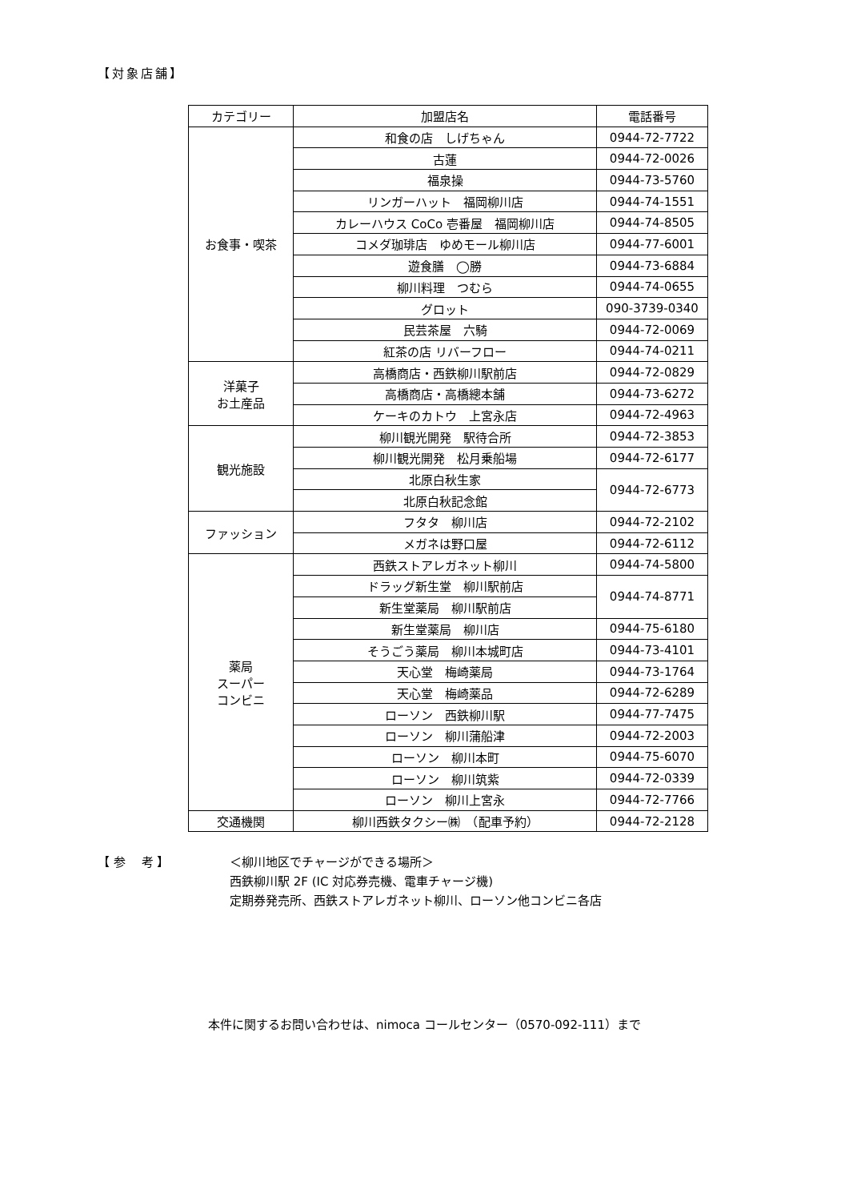【対象店舗】
| カテゴリー | 加盟店名 | 電話番号 |
| --- | --- | --- |
| お食事・喫茶 | 和食の店 しげちゃん | 0944-72-7722 |
| | 古蓮 | 0944-72-0026 |
| | 福泉操 | 0944-73-5760 |
| | リンガーハット 福岡柳川店 | 0944-74-1551 |
| | カレーハウス CoCo 壱番屋 福岡柳川店 | 0944-74-8505 |
| | コメダ珈琲店 ゆめモール柳川店 | 0944-77-6001 |
| | 遊食膳 ◯勝 | 0944-73-6884 |
| | 柳川料理 つむら | 0944-74-0655 |
| | グロット | 090-3739-0340 |
| | 民芸茶屋 六騎 | 0944-72-0069 |
| | 紅茶の店 リバーフロー | 0944-74-0211 |
| 洋菓子 お土産品 | 高橋商店・西鉄柳川駅前店 | 0944-72-0829 |
| | 高橋商店・高橋總本舗 | 0944-73-6272 |
| | ケーキのカトウ 上宮永店 | 0944-72-4963 |
| 観光施設 | 柳川観光開発 駅待合所 | 0944-72-3853 |
| | 柳川観光開発 松月乗船場 | 0944-72-6177 |
| | 北原白秋生家 | 0944-72-6773 |
| | 北原白秋記念館 | |
| ファッション | フタタ 柳川店 | 0944-72-2102 |
| | メガネは野口屋 | 0944-72-6112 |
| 薬局 スーパー コンビニ | 西鉄ストアレガネット柳川 | 0944-74-5800 |
| | ドラッグ新生堂 柳川駅前店 | 0944-74-8771 |
| | 新生堂薬局 柳川駅前店 | |
| | 新生堂薬局 柳川店 | 0944-75-6180 |
| | そうごう薬局 柳川本城町店 | 0944-73-4101 |
| | 天心堂 梅崎薬局 | 0944-73-1764 |
| | 天心堂 梅崎薬品 | 0944-72-6289 |
| | ローソン 西鉄柳川駅 | 0944-77-7475 |
| | ローソン 柳川蒲船津 | 0944-72-2003 |
| | ローソン 柳川本町 | 0944-75-6070 |
| | ローソン 柳川筑紫 | 0944-72-0339 |
| | ローソン 柳川上宮永 | 0944-72-7766 |
| 交通機関 | 柳川西鉄タクシー㈱ （配車予約） | 0944-72-2128 |
【 参　 考 】
＜柳川地区でチャージができる場所＞
西鉄柳川駅 2F (IC 対応券売機、電車チャージ機)
定期券発売所、西鉄ストアレガネット柳川、ローソン他コンビニ各店
本件に関するお問い合わせは、nimoca コールセンター（0570-092-111）まで